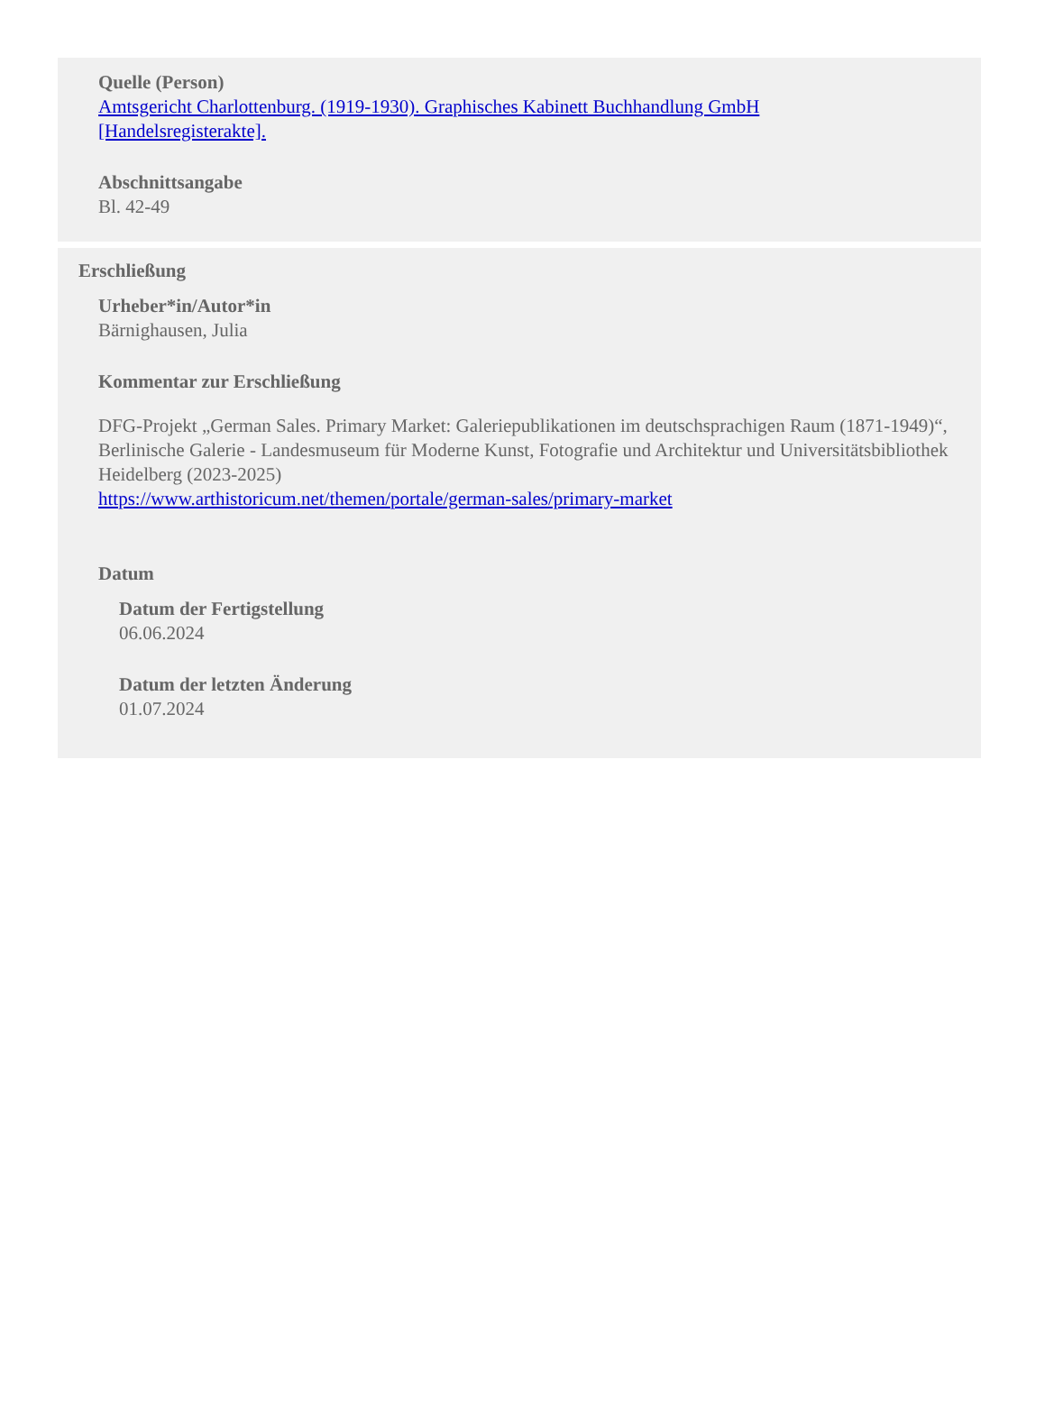Quelle (Person)
Amtsgericht Charlottenburg. (1919-1930). Graphisches Kabinett Buchhandlung GmbH
[Handelsregisterakte].
Abschnittsangabe
Bl. 42-49
Erschließung
Urheber*in/Autor*in
Bärnighausen, Julia
Kommentar zur Erschließung
DFG-Projekt „German Sales. Primary Market: Galeriepublikationen im deutschsprachigen Raum (1871-1949)“, Berlinische Galerie - Landesmuseum für Moderne Kunst, Fotografie und Architektur und Universitätsbibliothek Heidelberg (2023-2025)
https://www.arthistoricum.net/themen/portale/german-sales/primary-market
Datum
Datum der Fertigstellung
06.06.2024
Datum der letzten Änderung
01.07.2024